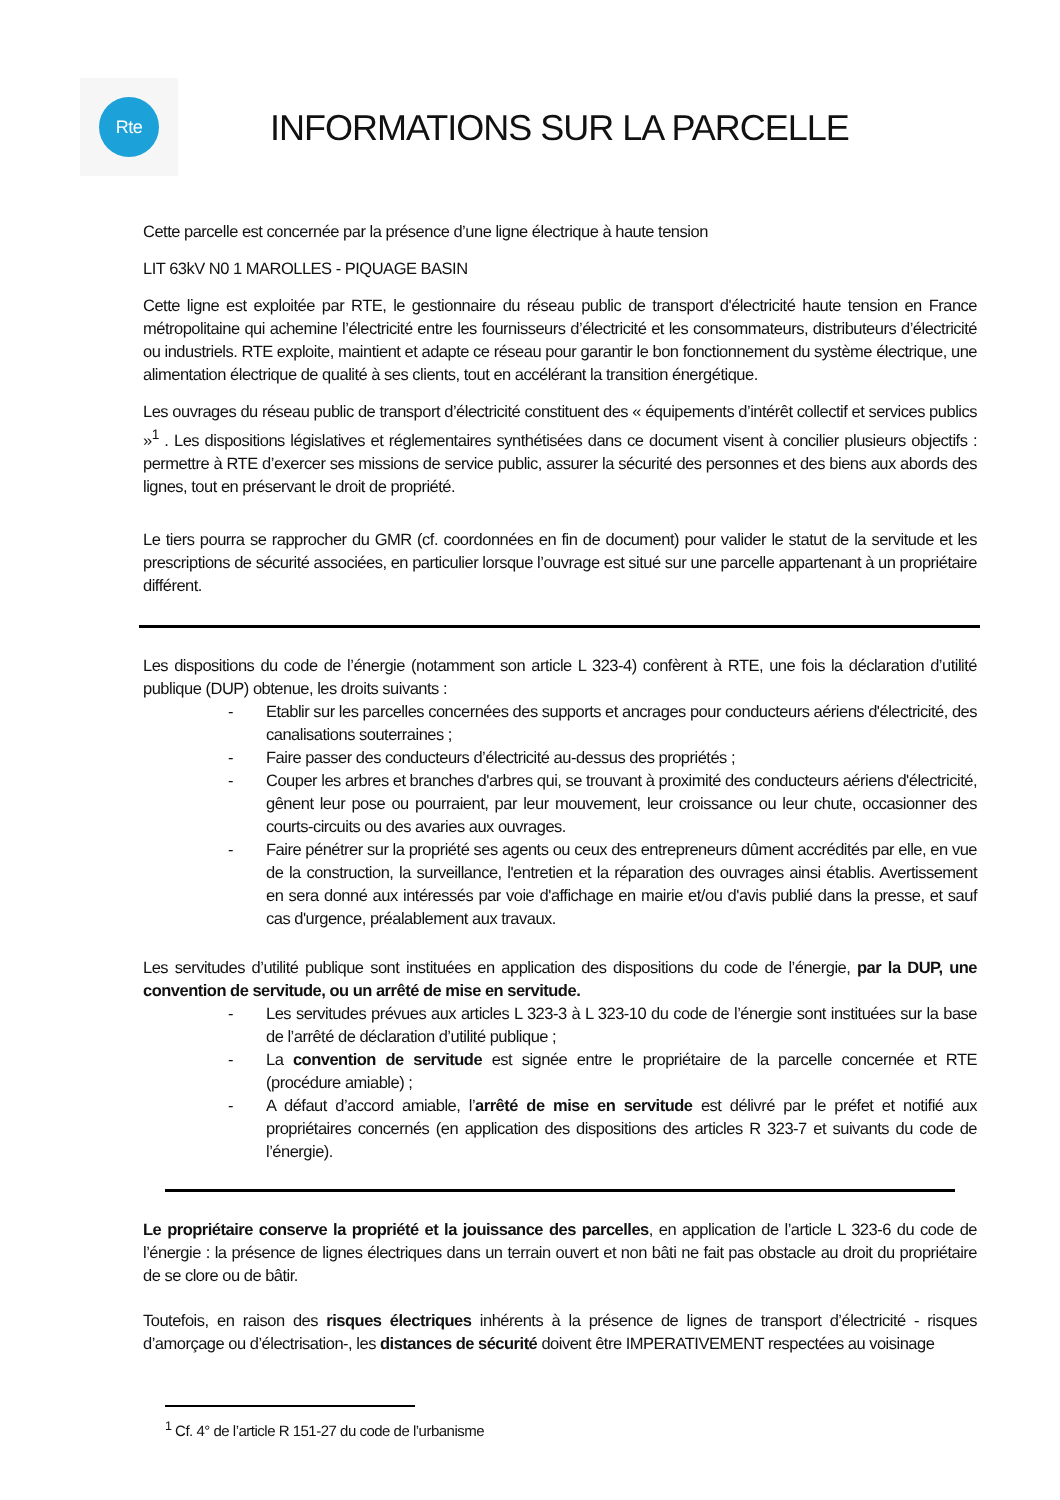Rte
INFORMATIONS SUR LA PARCELLE
Cette parcelle est concernée par la présence d’une ligne électrique à haute tension
LIT 63kV N0 1 MAROLLES - PIQUAGE BASIN
Cette ligne est exploitée par RTE, le gestionnaire du réseau public de transport d'électricité haute tension en France métropolitaine qui achemine l’électricité entre les fournisseurs d’électricité et les consommateurs, distributeurs d’électricité ou industriels. RTE exploite, maintient et adapte ce réseau pour garantir le bon fonctionnement du système électrique, une alimentation électrique de qualité à ses clients, tout en accélérant la transition énergétique.
Les ouvrages du réseau public de transport d’électricité constituent des « équipements d’intérêt collectif et services publics »<sup>1</sup> . Les dispositions législatives et réglementaires synthétisées dans ce document visent à concilier plusieurs objectifs : permettre à RTE d’exercer ses missions de service public, assurer la sécurité des personnes et des biens aux abords des lignes, tout en préservant le droit de propriété.
Le tiers pourra se rapprocher du GMR (cf. coordonnées en fin de document) pour valider le statut de la servitude et les prescriptions de sécurité associées, en particulier lorsque l’ouvrage est situé sur une parcelle appartenant à un propriétaire différent.
Les dispositions du code de l’énergie (notamment son article L 323-4) confèrent à RTE, une fois la déclaration d’utilité publique (DUP) obtenue, les droits suivants :
- Etablir sur les parcelles concernées des supports et ancrages pour conducteurs aériens d'électricité, des canalisations souterraines ;
- Faire passer des conducteurs d’électricité au-dessus des propriétés ;
- Couper les arbres et branches d'arbres qui, se trouvant à proximité des conducteurs aériens d'électricité, gênent leur pose ou pourraient, par leur mouvement, leur croissance ou leur chute, occasionner des courts-circuits ou des avaries aux ouvrages.
- Faire pénétrer sur la propriété ses agents ou ceux des entrepreneurs dûment accrédités par elle, en vue de la construction, la surveillance, l'entretien et la réparation des ouvrages ainsi établis. Avertissement en sera donné aux intéressés par voie d'affichage en mairie et/ou d'avis publié dans la presse, et sauf cas d'urgence, préalablement aux travaux.
Les servitudes d’utilité publique sont instituées en application des dispositions du code de l’énergie, par la DUP, une convention de servitude, ou un arrêté de mise en servitude.
- Les servitudes prévues aux articles L 323-3 à L 323-10 du code de l’énergie sont instituées sur la base de l’arrêté de déclaration d’utilité publique ;
- La convention de servitude est signée entre le propriétaire de la parcelle concernée et RTE (procédure amiable) ;
- A défaut d’accord amiable, l’arrêté de mise en servitude est délivré par le préfet et notifié aux propriétaires concernés (en application des dispositions des articles R 323-7 et suivants du code de l’énergie).
Le propriétaire conserve la propriété et la jouissance des parcelles, en application de l’article L 323-6 du code de l’énergie : la présence de lignes électriques dans un terrain ouvert et non bâti ne fait pas obstacle au droit du propriétaire de se clore ou de bâtir.
Toutefois, en raison des risques électriques inhérents à la présence de lignes de transport d’électricité - risques d’amorçage ou d’électrisation-, les distances de sécurité doivent être IMPERATIVEMENT respectées au voisinage
<sup>1</sup> Cf. 4° de l’article R 151-27 du code de l’urbanisme